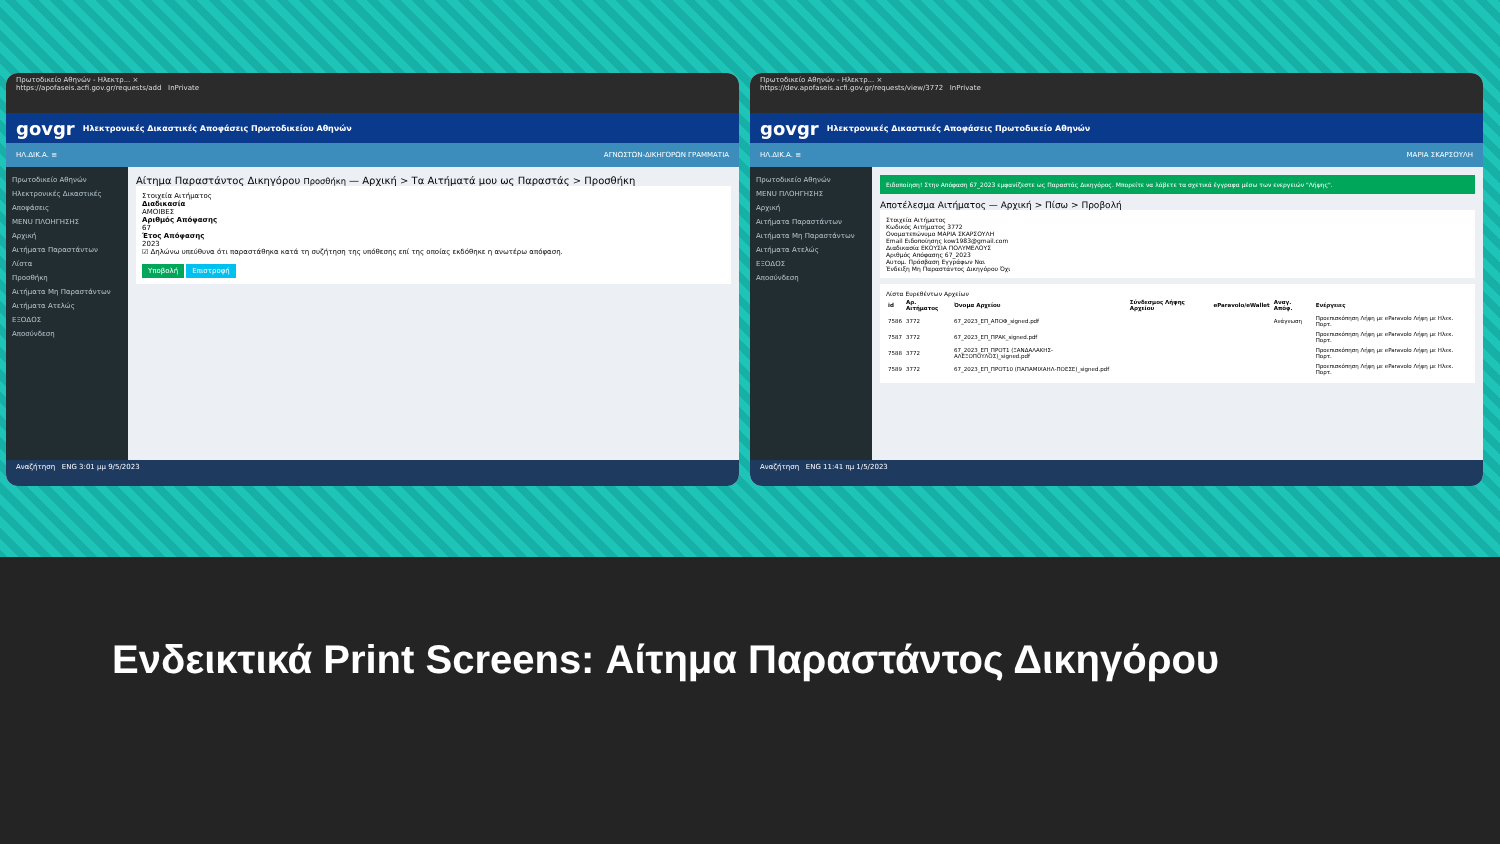Πρωτοδικείο Αθηνών - Ηλεκτρ... ×
https://apofaseis.acfi.gov.gr/requests/add InPrivate
govgr Ηλεκτρονικές Δικαστικές Αποφάσεις Πρωτοδικείου Αθηνών
ΗΛ.ΔΙΚ.Α. ≡ ΑΓΝΩΣΤΩΝ-ΔΙΚΗΓΟΡΩΝ ΓΡΑΜΜΑΤΙΑ
Πρωτοδικείο Αθηνών
Ηλεκτρονικές Δικαστικές Αποφάσεις
MENU ΠΛΟΗΓΗΣΗΣ
Αρχική
Αιτήματα Παραστάντων
Λίστα
Προσθήκη
Αιτήματα Μη Παραστάντων
Αιτήματα Ατελώς
ΕΞΟΔΟΣ
Αποσύνδεση
Αίτημα Παραστάντος Δικηγόρου Προσθήκη — Αρχική > Τα Αιτήματά μου ως Παραστάς > Προσθήκη
Στοιχεία Αιτήματος
Διαδικασία
ΑΜΟΙΒΕΣ
Αριθμός Απόφασης
67
Έτος Απόφασης
2023
☑ Δηλώνω υπεύθυνα ότι παραστάθηκα κατά τη συζήτηση της υπόθεσης επί της οποίας εκδόθηκε η ανωτέρω απόφαση.
Υποβολή Επιστροφή
Αναζήτηση ENG 3:01 μμ 9/5/2023
Πρωτοδικείο Αθηνών - Ηλεκτρ... ×
https://dev.apofaseis.acfi.gov.gr/requests/view/3772 InPrivate
govgr Ηλεκτρονικές Δικαστικές Αποφάσεις Πρωτοδικείο Αθηνών
ΗΛ.ΔΙΚ.Α. ≡ ΜΑΡΙΑ ΣΚΑΡΣΟΥΛΗ
Πρωτοδικείο Αθηνών
MENU ΠΛΟΗΓΗΣΗΣ
Αρχική
Αιτήματα Παραστάντων
Αιτήματα Μη Παραστάντων
Αιτήματα Ατελώς
ΕΞΟΔΟΣ
Αποσύνδεση
Ειδοποίηση! Στην Απόφαση 67_2023 εμφανίζεστε ως Παραστάς Δικηγόρος. Μπορείτε να λάβετε τα σχετικά έγγραφα μέσω των ενεργειών "Λήψης".
Αποτέλεσμα Αιτήματος — Αρχική > Πίσω > Προβολή
Στοιχεία Αιτήματος
Κωδικός Αιτήματος 3772
Ονοματεπώνυμο ΜΑΡΙΑ ΣΚΑΡΣΟΥΛΗ
Email Ειδοποίησης kow1983@gmail.com
Διαδικασία ΕΚΟΥΣΙΑ ΠΟΛΥΜΕΛΟΥΣ
Αριθμός Απόφασης 67_2023
Αυτομ. Πρόσβαση Εγγράφων Ναι
Ένδειξη Μη Παραστάντος Δικηγόρου Όχι
Λίστα Ευρεθέντων Αρχείων
| id | Αρ. Αιτήματος | Όνομα Αρχείου | Σύνδεσμος Λήψης Αρχείου | eParavolo/eWallet | Αναγ. Απόφ. | Ενέργειες |
| --- | --- | --- | --- | --- | --- | --- |
| 7586 | 3772 | 67_2023_ΕΠ_ΑΠΟΦ_signed.pdf | | | Ανάγνωση | Προεπισκόπηση Λήψη με eParavolo Λήψη με Ηλεκ. Πορτ. |
| 7587 | 3772 | 67_2023_ΕΠ_ΠΡΑΚ_signed.pdf | | | | Προεπισκόπηση Λήψη με eParavolo Λήψη με Ηλεκ. Πορτ. |
| 7588 | 3772 | 67_2023_ΕΠ_ΠΡΟΤ1 (ΞΑΝΔΑΛΑΚΗΣ-ΑΛΕΞΟΠΟΥΛΟΣ)_signed.pdf | | | | Προεπισκόπηση Λήψη με eParavolo Λήψη με Ηλεκ. Πορτ. |
| 7589 | 3772 | 67_2023_ΕΠ_ΠΡΟΤ10 (ΠΑΠΑΜΙΧΑΗΛ-ΠΟΕΣΕ)_signed.pdf | | | | Προεπισκόπηση Λήψη με eParavolo Λήψη με Ηλεκ. Πορτ. |
Αναζήτηση ENG 11:41 πμ 1/5/2023
Ενδεικτικά Print Screens: Αίτημα Παραστάντος Δικηγόρου